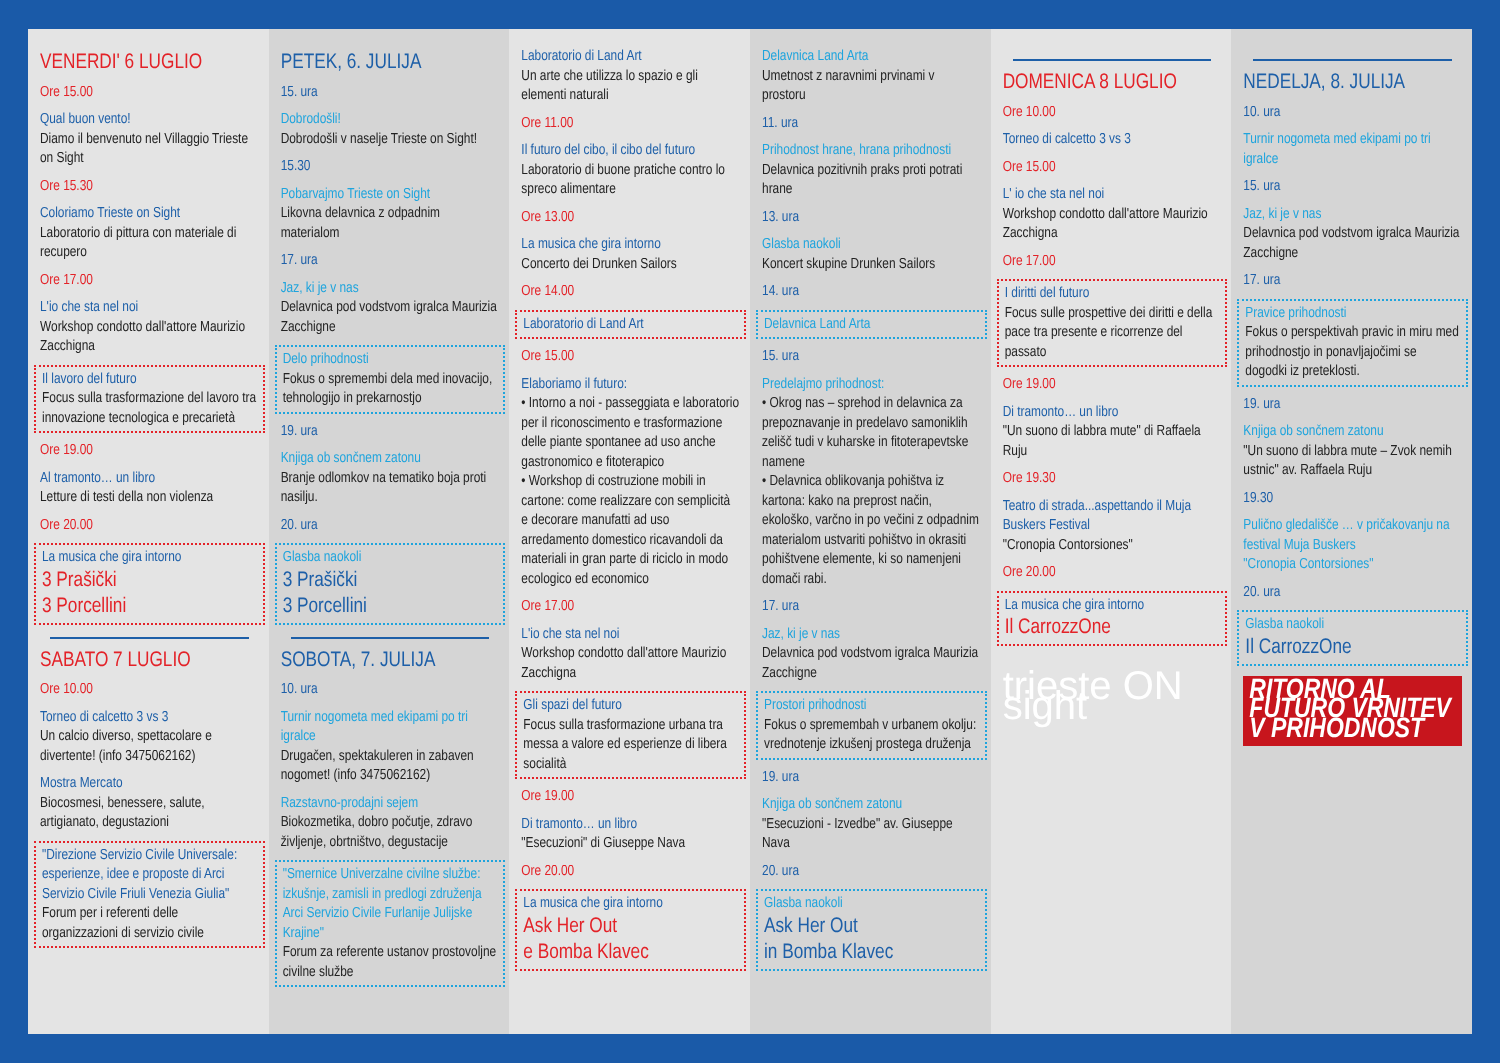VENERDI' 6 LUGLIO
Ore 15.00
Qual buon vento!
Diamo il benvenuto nel Villaggio Trieste on Sight
Ore 15.30
Coloriamo Trieste on Sight
Laboratorio di pittura con materiale di recupero
Ore 17.00
L'io che sta nel noi
Workshop condotto dall'attore Maurizio Zacchigna
Il lavoro del futuro
Focus sulla trasformazione del lavoro tra innovazione tecnologica e precarietà
Ore 19.00
Al tramonto… un libro
Letture di testi della non violenza
Ore 20.00
La musica che gira intorno
3 Prašički
3 Porcellini
SABATO 7 LUGLIO
Ore 10.00
Torneo di calcetto 3 vs 3
Un calcio diverso, spettacolare e divertente! (info 3475062162)
Mostra Mercato
Biocosmesi, benessere, salute, artigianato, degustazioni
"Direzione Servizio Civile Universale: esperienze, idee e proposte di Arci Servizio Civile Friuli Venezia Giulia"
Forum per i referenti delle organizzazioni di servizio civile
PETEK, 6. JULIJA
15. ura
Dobrodošli!
Dobrodošli v naselje Trieste on Sight!
15.30
Pobarvajmo Trieste on Sight
Likovna delavnica z odpadnim materialom
17. ura
Jaz, ki je v nas
Delavnica pod vodstvom igralca Maurizia Zacchigne
Delo prihodnosti
Fokus o spremembi dela med inovacijo, tehnologijo in prekarnostjo
19. ura
Knjiga ob sončnem zatonu
Branje odlomkov na tematiko boja proti nasilju.
20. ura
Glasba naokoli
3 Prašički
3 Porcellini
SOBOTA, 7. JULIJA
10. ura
Turnir nogometa med ekipami po tri igralce
Drugačen, spektakuleren in zabaven nogomet! (info 3475062162)
Razstavno-prodajni sejem
Biokozmetika, dobro počutje, zdravo življenje, obrtništvo, degustacije
"Smernice Univerzalne civilne službe: izkušnje, zamisli in predlogi združenja Arci Servizio Civile Furlanije Julijske Krajine"
Forum za referente ustanov prostovoljne civilne službe
Laboratorio di Land Art
Un arte che utilizza lo spazio e gli elementi naturali
Ore 11.00
Il futuro del cibo, il cibo del futuro
Laboratorio di buone pratiche contro lo spreco alimentare
Ore 13.00
La musica che gira intorno
Concerto dei Drunken Sailors
Ore 14.00
Laboratorio di Land Art
Ore 15.00
Elaboriamo il futuro:
• Intorno a noi - passeggiata e laboratorio per il riconoscimento e trasformazione delle piante spontanee ad uso anche gastronomico e fitoterapico
• Workshop di costruzione mobili in cartone: come realizzare con semplicità e decorare manufatti ad uso arredamento domestico ricavandoli da materiali in gran parte di riciclo in modo ecologico ed economico
Ore 17.00
L'io che sta nel noi
Workshop condotto dall'attore Maurizio Zacchigna
Gli spazi del futuro
Focus sulla trasformazione urbana tra messa a valore ed esperienze di libera socialità
Ore 19.00
Di tramonto… un libro
"Esecuzioni" di Giuseppe Nava
Ore 20.00
La musica che gira intorno
Ask Her Out
e Bomba Klavec
Delavnica Land Arta
Umetnost z naravnimi prvinami v prostoru
11. ura
Prihodnost hrane, hrana prihodnosti
Delavnica pozitivnih praks proti potrati hrane
13. ura
Glasba naokoli
Koncert skupine Drunken Sailors
14. ura
Delavnica Land Arta
15. ura
Predelajmo prihodnost:
• Okrog nas – sprehod in delavnica za prepoznavanje in predelavo samoniklih zelišč tudi v kuharske in fitoterapevtske namene
• Delavnica oblikovanja pohištva iz kartona: kako na preprost način, ekološko, varčno in po večini z odpadnim materialom ustvariti pohištvo in okrasiti pohištvene elemente, ki so namenjeni domači rabi.
17. ura
Jaz, ki je v nas
Delavnica pod vodstvom igralca Maurizia Zacchigne
Prostori prihodnosti
Fokus o spremembah v urbanem okolju: vrednotenje izkušenj prostega druženja
19. ura
Knjiga ob sončnem zatonu
"Esecuzioni - Izvedbe" av. Giuseppe Nava
20. ura
Glasba naokoli
Ask Her Out
in Bomba Klavec
DOMENICA 8 LUGLIO
Ore 10.00
Torneo di calcetto 3 vs 3
Ore 15.00
L' io che sta nel noi
Workshop condotto dall'attore Maurizio Zacchigna
Ore 17.00
I diritti del futuro
Focus sulle prospettive dei diritti e della pace tra presente e ricorrenze del passato
Ore 19.00
Di tramonto… un libro
"Un suono di labbra mute" di Raffaela Ruju
Ore 19.30
Teatro di strada...aspettando il Muja Buskers Festival
"Cronopia Contorsiones"
Ore 20.00
La musica che gira intorno
Il CarrozzOne
trieste ON sight
NEDELJA, 8. JULIJA
10. ura
Turnir nogometa med ekipami po tri igralce
15. ura
Jaz, ki je v nas
Delavnica pod vodstvom igralca Maurizia Zacchigne
17. ura
Pravice prihodnosti
Fokus o perspektivah pravic in miru med prihodnostjo in ponavljajočimi se dogodki iz preteklosti.
19. ura
Knjiga ob sončnem zatonu
"Un suono di labbra mute – Zvok nemih ustnic" av. Raffaela Ruju
19.30
Pulično gledališče … v pričakovanju na festival Muja Buskers
"Cronopia Contorsiones"
20. ura
Glasba naokoli
Il CarrozzOne
RITORNO AL FUTURO VRNITEV V PRIHODNOST